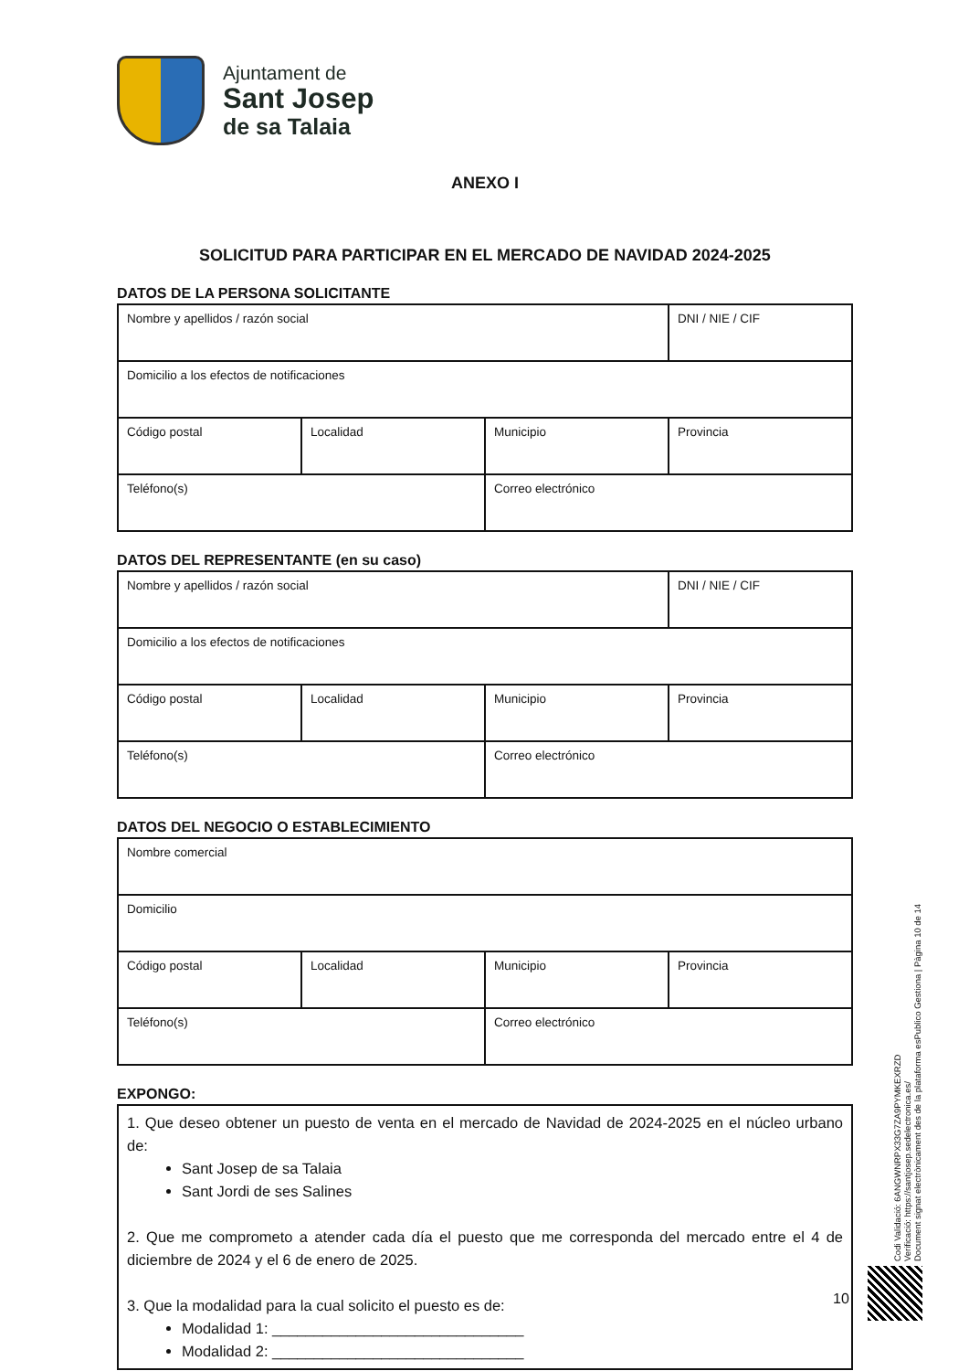Ajuntament de
Sant Josep
de sa Talaia
ANEXO I
SOLICITUD PARA PARTICIPAR EN EL MERCADO DE NAVIDAD 2024-2025
DATOS DE LA PERSONA SOLICITANTE
| Nombre y apellidos / razón social | | | DNI / NIE / CIF |
| Domicilio a los efectos de notificaciones | | | |
| Código postal | Localidad | Municipio | Provincia |
| Teléfono(s) | | Correo electrónico | |
DATOS DEL REPRESENTANTE (en su caso)
| Nombre y apellidos / razón social | | | DNI / NIE / CIF |
| Domicilio a los efectos de notificaciones | | | |
| Código postal | Localidad | Municipio | Provincia |
| Teléfono(s) | | Correo electrónico | |
DATOS DEL NEGOCIO O ESTABLECIMIENTO
| Nombre comercial | | | |
| Domicilio | | | |
| Código postal | Localidad | Municipio | Provincia |
| Teléfono(s) | | Correo electrónico | |
EXPONGO:
1. Que deseo obtener un puesto de venta en el mercado de Navidad de 2024-2025 en el núcleo urbano de:
Sant Josep de sa Talaia
Sant Jordi de ses Salines
2. Que me comprometo a atender cada día el puesto que me corresponda del mercado entre el 4 de diciembre de 2024 y el 6 de enero de 2025.
3. Que la modalidad para la cual solicito el puesto es de:
Modalidad 1: ______________________________
Modalidad 2: ______________________________
Codi Validació: 6ANGWNRPX33G7ZA9PYMKEXRZD
Verificació: https://santjosep.sedelectronica.es/
Document signat electrònicament des de la plataforma esPublico Gestiona | Pàgina 10 de 14
10